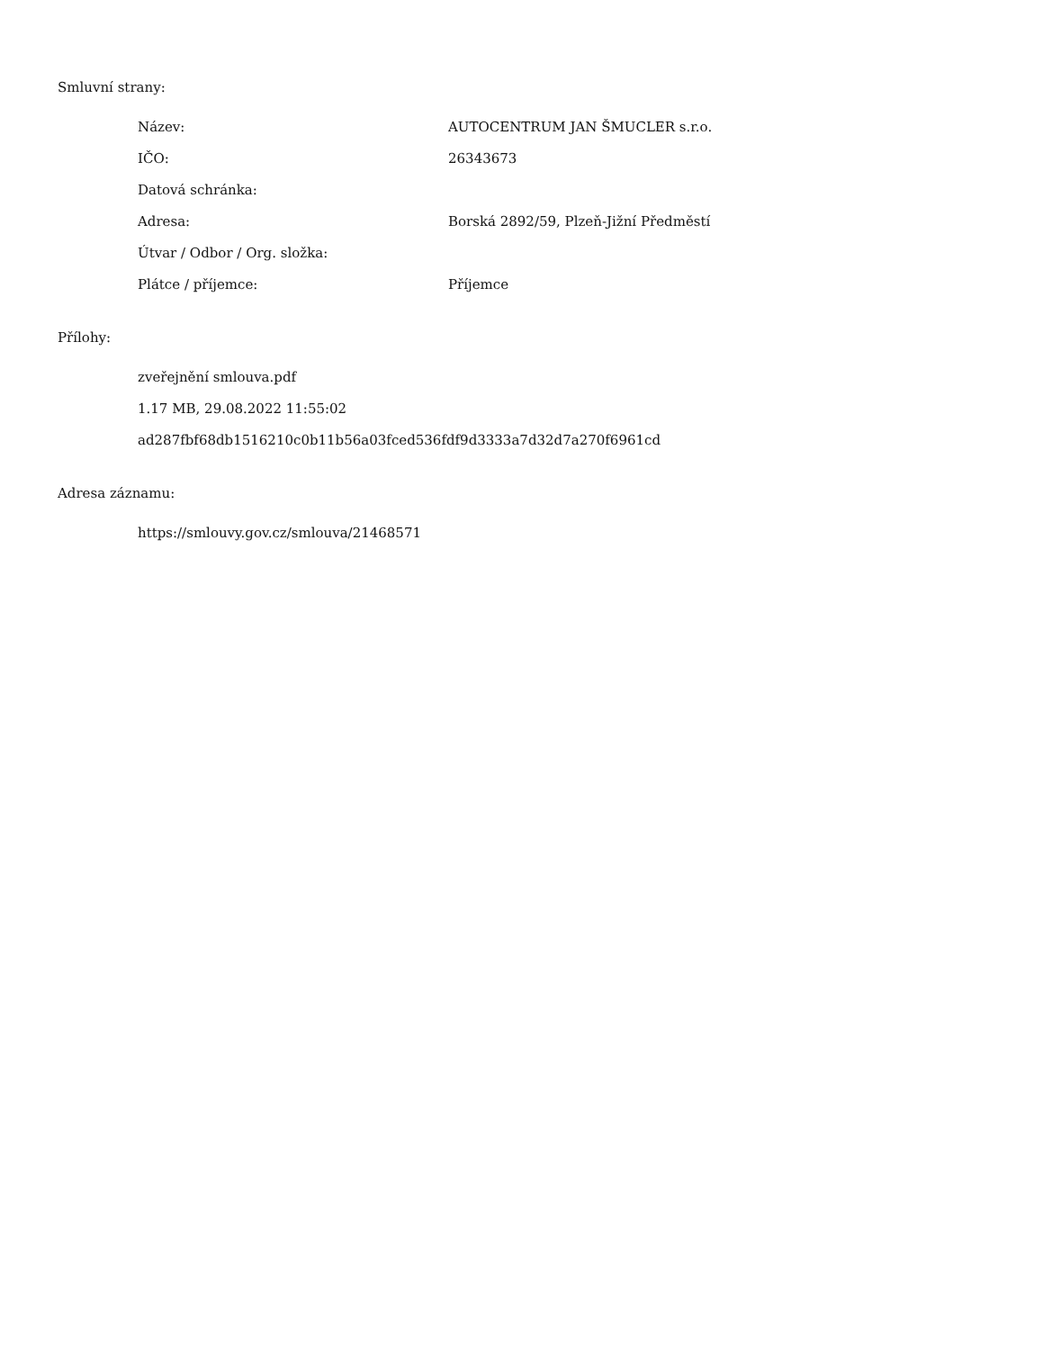Smluvní strany:
| Název: | AUTOCENTRUM JAN ŠMUCLER s.r.o. |
| IČO: | 26343673 |
| Datová schránka: | |
| Adresa: | Borská 2892/59, Plzeň-Jižní Předměstí |
| Útvar / Odbor / Org. složka: | |
| Plátce / příjemce: | Příjemce |
Přílohy:
zveřejnění smlouva.pdf
1.17 MB, 29.08.2022 11:55:02
ad287fbf68db1516210c0b11b56a03fced536fdf9d3333a7d32d7a270f6961cd
Adresa záznamu:
https://smlouvy.gov.cz/smlouva/21468571